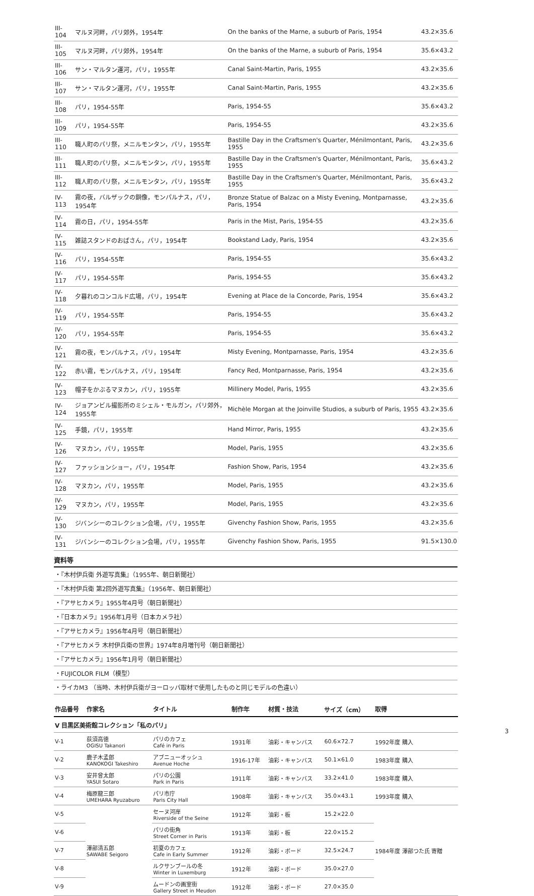| III-104 | マルヌ河畔，パリ郊外，1954年 | On the banks of the Marne, a suburb of Paris, 1954 | 43.2×35.6 |
| III-105 | マルヌ河畔，パリ郊外，1954年 | On the banks of the Marne, a suburb of Paris, 1954 | 35.6×43.2 |
| III-106 | サン・マルタン運河，パリ，1955年 | Canal Saint-Martin, Paris, 1955 | 43.2×35.6 |
| III-107 | サン・マルタン運河，パリ，1955年 | Canal Saint-Martin, Paris, 1955 | 43.2×35.6 |
| III-108 | パリ，1954-55年 | Paris, 1954-55 | 35.6×43.2 |
| III-109 | パリ，1954-55年 | Paris, 1954-55 | 43.2×35.6 |
| III-110 | 職人町のパリ祭，メニルモンタン，パリ，1955年 | Bastille Day in the Craftsmen's Quarter, Ménilmontant, Paris, 1955 | 43.2×35.6 |
| III-111 | 職人町のパリ祭，メニルモンタン，パリ，1955年 | Bastille Day in the Craftsmen's Quarter, Ménilmontant, Paris, 1955 | 35.6×43.2 |
| III-112 | 職人町のパリ祭，メニルモンタン，パリ，1955年 | Bastille Day in the Craftsmen's Quarter, Ménilmontant, Paris, 1955 | 35.6×43.2 |
| IV-113 | 霧の夜，バルザックの銅像，モンパルナス，パリ，1954年 | Bronze Statue of Balzac on a Misty Evening, Montparnasse, Paris, 1954 | 43.2×35.6 |
| IV-114 | 霧の日，パリ，1954-55年 | Paris in the Mist, Paris, 1954-55 | 43.2×35.6 |
| IV-115 | 雑誌スタンドのおばさん，パリ，1954年 | Bookstand Lady, Paris, 1954 | 43.2×35.6 |
| IV-116 | パリ，1954-55年 | Paris, 1954-55 | 35.6×43.2 |
| IV-117 | パリ，1954-55年 | Paris, 1954-55 | 35.6×43.2 |
| IV-118 | 夕暮れのコンコルド広場，パリ，1954年 | Evening at Place de la Concorde, Paris, 1954 | 35.6×43.2 |
| IV-119 | パリ，1954-55年 | Paris, 1954-55 | 35.6×43.2 |
| IV-120 | パリ，1954-55年 | Paris, 1954-55 | 35.6×43.2 |
| IV-121 | 霧の夜，モンパルナス，パリ，1954年 | Misty Evening, Montparnasse, Paris, 1954 | 43.2×35.6 |
| IV-122 | 赤い霧，モンパルナス，パリ，1954年 | Fancy Red, Montparnasse, Paris, 1954 | 43.2×35.6 |
| IV-123 | 帽子をかぶるマヌカン，パリ，1955年 | Millinery Model, Paris, 1955 | 43.2×35.6 |
| IV-124 | ジョアンビル撮影所のミシェル・モルガン，パリ郊外，1955年 | Michèle Morgan at the Joinville Studios, a suburb of Paris, 1955 | 43.2×35.6 |
| IV-125 | 手鏡，パリ，1955年 | Hand Mirror, Paris, 1955 | 43.2×35.6 |
| IV-126 | マヌカン，パリ，1955年 | Model, Paris, 1955 | 43.2×35.6 |
| IV-127 | ファッションショー，パリ，1954年 | Fashion Show, Paris, 1954 | 43.2×35.6 |
| IV-128 | マヌカン，パリ，1955年 | Model, Paris, 1955 | 43.2×35.6 |
| IV-129 | マヌカン，パリ，1955年 | Model, Paris, 1955 | 43.2×35.6 |
| IV-130 | ジバンシーのコレクション会場，パリ，1955年 | Givenchy Fashion Show, Paris, 1955 | 43.2×35.6 |
| IV-131 | ジバンシーのコレクション会場，パリ，1955年 | Givenchy Fashion Show, Paris, 1955 | 91.5×130.0 |
資料等
・『木村伊兵衛 外遊写真集』（1955年、朝日新聞社）
・『木村伊兵衛 第2回外遊写真集』（1956年、朝日新聞社）
・『アサヒカメラ』1955年4月号（朝日新聞社）
・『日本カメラ』1956年1月号（日本カメラ社）
・『アサヒカメラ』1956年4月号（朝日新聞社）
・『アサヒカメラ 木村伊兵衛の世界』1974年8月増刊号（朝日新聞社）
・『アサヒカメラ』1956年1月号（朝日新聞社）
・FUJICOLOR FILM（模型）
・ライカM3 （当時、木村伊兵衛がヨーロッパ取材で使用したものと同じモデルの色違い）
| 作品番号 | 作家名 | タイトル | 制作年 | 材質・技法 | サイズ（cm） | 取得 |
| --- | --- | --- | --- | --- | --- | --- |
| V 目黒区美術館コレクション「私のパリ」 | | | | | | |
| V-1 | 荻須高徳 OGISU Takanori | パリのカフェ Café in Paris | 1931年 | 油彩・キャンバス | 60.6×72.7 | 1992年度 購入 |
| V-2 | 鹿子木孟郎 KANOKOGI Takeshiro | アブニューオッシュ Avenue Hoche | 1916-17年 | 油彩・キャンバス | 50.1×61.0 | 1983年度 購入 |
| V-3 | 安井曾太郎 YASUI Sotaro | パリの公園 Park in Paris | 1911年 | 油彩・キャンバス | 33.2×41.0 | 1983年度 購入 |
| V-4 | 梅原龍三郎 UMEHARA Ryuzaburo | パリ市庁 Paris City Hall | 1908年 | 油彩・キャンバス | 35.0×43.1 | 1993年度 購入 |
| V-5 | 澤部清五郎 SAWABE Seigoro | セーヌ河岸 Riverside of the Seine | 1912年 | 油彩・板 | 15.2×22.0 | 1984年度 澤部つた氏 寄贈 |
| V-6 | | パリの街角 Street Corner in Paris | 1913年 | 油彩・板 | 22.0×15.2 | |
| V-7 | | 初夏のカフェ Cafe in Early Summer | 1912年 | 油彩・ボード | 32.5×24.7 | |
| V-8 | | ルクサンブールの冬 Winter in Luxemburg | 1912年 | 油彩・ボード | 35.0×27.0 | |
| V-9 | | ムードンの画室街 Gallery Street in Meudon | 1912年 | 油彩・ボード | 27.0×35.0 | |
3